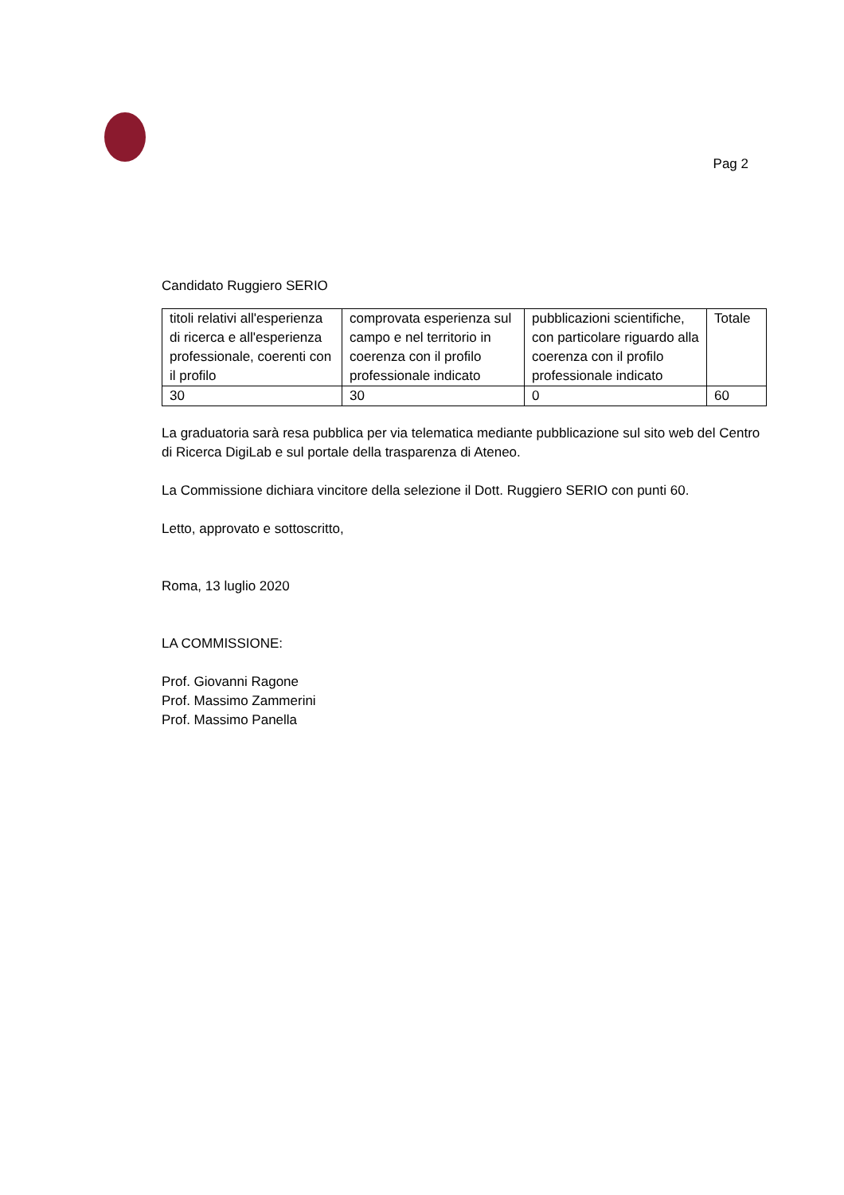Pag 2
Candidato Ruggiero SERIO
| titoli relativi all'esperienza di ricerca e all'esperienza professionale, coerenti con il profilo | comprovata esperienza sul campo e nel territorio in coerenza con il profilo professionale indicato | pubblicazioni scientifiche, con particolare riguardo alla coerenza con il profilo professionale indicato | Totale |
| 30 | 30 | 0 | 60 |
La graduatoria sarà resa pubblica per via telematica mediante pubblicazione sul sito web del Centro di Ricerca DigiLab e sul portale della trasparenza di Ateneo.
La Commissione dichiara vincitore della selezione il Dott. Ruggiero SERIO con punti 60.
Letto, approvato e sottoscritto,
Roma, 13 luglio 2020
LA COMMISSIONE:
Prof. Giovanni Ragone
Prof. Massimo Zammerini
Prof. Massimo Panella